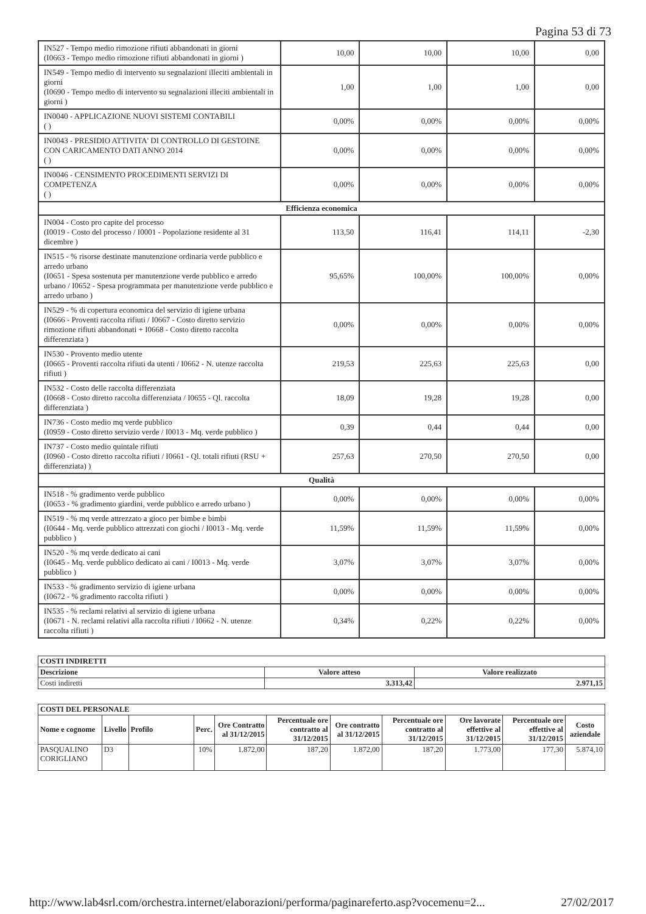Pagina 53 di 73
| IN527 - Tempo medio rimozione rifiuti abbandonati in giorni (I0663 - Tempo medio rimozione rifiuti abbandonati in giorni ) | 10,00 | 10,00 | 10,00 | 0,00 |
| IN549 - Tempo medio di intervento su segnalazioni illeciti ambientali in giorni (I0690 - Tempo medio di intervento su segnalazioni illeciti ambientali in giorni ) | 1,00 | 1,00 | 1,00 | 0,00 |
| IN0040 - APPLICAZIONE NUOVI SISTEMI CONTABILI ( ) | 0,00% | 0,00% | 0,00% | 0,00% |
| IN0043 - PRESIDIO ATTIVITA' DI CONTROLLO DI GESTOINE CON CARICAMENTO DATI ANNO 2014 ( ) | 0,00% | 0,00% | 0,00% | 0,00% |
| IN0046 - CENSIMENTO PROCEDIMENTI SERVIZI DI COMPETENZA ( ) | 0,00% | 0,00% | 0,00% | 0,00% |
| Efficienza economica | | | | |
| IN004 - Costo pro capite del processo (I0019 - Costo del processo / I0001 - Popolazione residente al 31 dicembre ) | 113,50 | 116,41 | 114,11 | -2,30 |
| IN515 - % risorse destinate manutenzione ordinaria verde pubblico e arredo urbano (I0651 - Spesa sostenuta per manutenzione verde pubblico e arredo urbano / I0652 - Spesa programmata per manutenzione verde pubblico e arredo urbano ) | 95,65% | 100,00% | 100,00% | 0,00% |
| IN529 - % di copertura economica del servizio di igiene urbana (I0666 - Proventi raccolta rifiuti / I0667 - Costo diretto servizio rimozione rifiuti abbandonati + I0668 - Costo diretto raccolta differenziata ) | 0,00% | 0,00% | 0,00% | 0,00% |
| IN530 - Provento medio utente (I0665 - Proventi raccolta rifiuti da utenti / I0662 - N. utenze raccolta rifiuti ) | 219,53 | 225,63 | 225,63 | 0,00 |
| IN532 - Costo delle raccolta differenziata (I0668 - Costo diretto raccolta differenziata / I0655 - Ql. raccolta differenziata ) | 18,09 | 19,28 | 19,28 | 0,00 |
| IN736 - Costo medio mq verde pubblico (I0959 - Costo diretto servizio verde / I0013 - Mq. verde pubblico ) | 0,39 | 0,44 | 0,44 | 0,00 |
| IN737 - Costo medio quintale rifiuti (I0960 - Costo diretto raccolta rifiuti / I0661 - Ql. totali rifiuti (RSU + differenziata) ) | 257,63 | 270,50 | 270,50 | 0,00 |
| Qualità | | | | |
| IN518 - % gradimento verde pubblico (I0653 - % gradimento giardini, verde pubblico e arredo urbano ) | 0,00% | 0,00% | 0,00% | 0,00% |
| IN519 - % mq verde attrezzato a gioco per bimbe e bimbi (I0644 - Mq. verde pubblico attrezzati con giochi / I0013 - Mq. verde pubblico ) | 11,59% | 11,59% | 11,59% | 0,00% |
| IN520 - % mq verde dedicato ai cani (I0645 - Mq. verde pubblico dedicato ai cani / I0013 - Mq. verde pubblico ) | 3,07% | 3,07% | 3,07% | 0,00% |
| IN533 - % gradimento servizio di igiene urbana (I0672 - % gradimento raccolta rifiuti ) | 0,00% | 0,00% | 0,00% | 0,00% |
| IN535 - % reclami relativi al servizio di igiene urbana (I0671 - N. reclami relativi alla raccolta rifiuti / I0662 - N. utenze raccolta rifiuti ) | 0,34% | 0,22% | 0,22% | 0,00% |
| COSTI INDIRETTI | | |
| --- | --- | --- |
| Descrizione | Valore atteso | Valore realizzato |
| Costi indiretti | 3.313,42 | 2.971,15 |
| COSTI DEL PERSONALE | | | | | | | | | | |
| --- | --- | --- | --- | --- | --- | --- | --- | --- | --- | --- |
| Nome e cognome | Livello | Profilo | Perc. | Ore Contratto al 31/12/2015 | Percentuale ore contratto al 31/12/2015 | Ore contratto al 31/12/2015 | Percentuale ore contratto al 31/12/2015 | Ore lavorate effettive al 31/12/2015 | Percentuale ore effettive al 31/12/2015 | Costo aziendale |
| PASQUALINO CORIGLIANO | D3 | | 10% | 1.872,00 | 187,20 | 1.872,00 | 187,20 | 1.773,00 | 177,30 | 5.874,10 |
http://www.lab4srl.com/orchestra.internet/elaborazioni/performa/paginareferto.asp?vocemenu=2... 27/02/2017